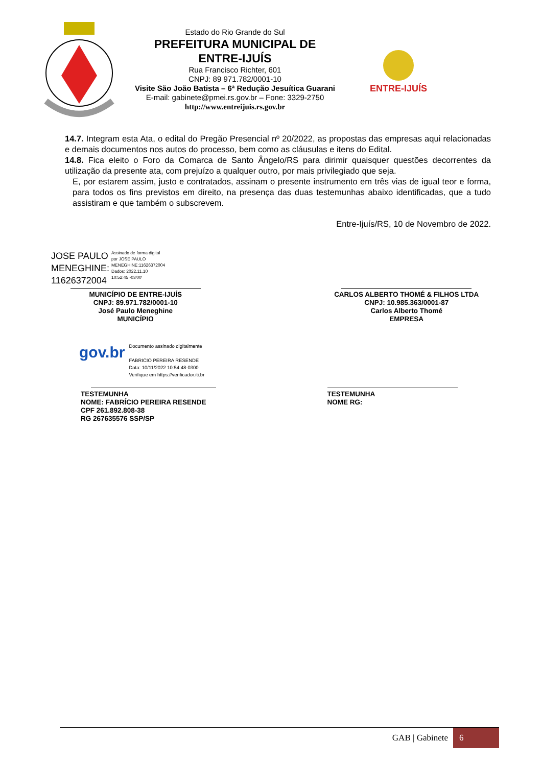Estado do Rio Grande do Sul
PREFEITURA MUNICIPAL DE
ENTRE-IJUÍS
Rua Francisco Richter, 601
CNPJ: 89 971.782/0001-10
Visite São João Batista – 6ª Redução Jesuítica Guarani
E-mail: gabinete@pmei.rs.gov.br – Fone: 3329-2750
http://www.entreijuis.rs.gov.br
ENTRE-IJUÍS
14.7. Integram esta Ata, o edital do Pregão Presencial nº 20/2022, as propostas das empresas aqui relacionadas e demais documentos nos autos do processo, bem como as cláusulas e itens do Edital.
14.8. Fica eleito o Foro da Comarca de Santo Ângelo/RS para dirimir quaisquer questões decorrentes da utilização da presente ata, com prejuízo a qualquer outro, por mais privilegiado que seja.
E, por estarem assim, justo e contratados, assinam o presente instrumento em três vias de igual teor e forma, para todos os fins previstos em direito, na presença das duas testemunhas abaixo identificadas, que a tudo assistiram e que também o subscrevem.
Entre-Ijuís/RS, 10 de Novembro de 2022.
JOSE PAULO
MENEGHINE:
11626372004
Assinado de forma digital
por JOSE PAULO
MENEGHINE:11626372004
Dados: 2022.11.10
10:52:45 -03'00'
MUNICÍPIO DE ENTRE-IJUÍS
CNPJ: 89.971.782/0001-10
José Paulo Meneghine
MUNICÍPIO
CARLOS ALBERTO THOMÉ & FILHOS LTDA
CNPJ: 10.985.363/0001-87
Carlos Alberto Thomé
EMPRESA
gov.br
Documento assinado digitalmente
FABRICIO PEREIRA RESENDE
Data: 10/11/2022 10:54:48-0300
Verifique em https://verificador.iti.br
TESTEMUNHA
NOME: FABRÍCIO PEREIRA RESENDE
CPF 261.892.808-38
RG 267635576 SSP/SP
TESTEMUNHA
NOME RG:
GAB | Gabinete 6